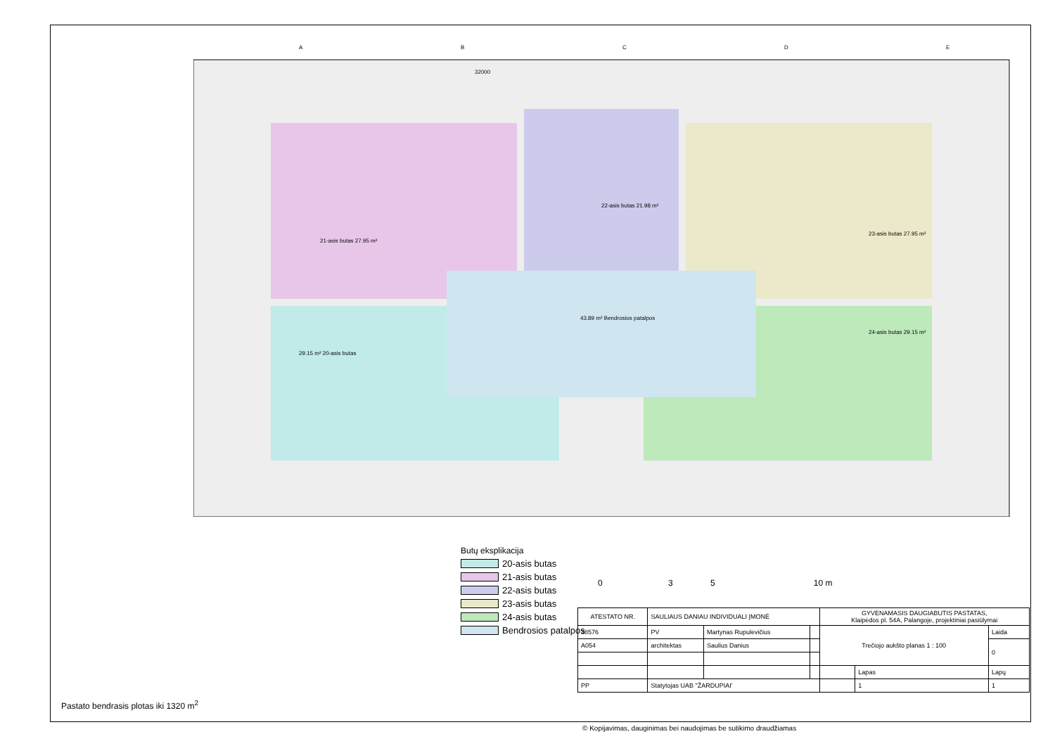32000
A
B
C
D
E
21-asis butas 27.95 m²
22-asis butas 21.98 m²
23-asis butas 27.95 m²
29.15 m² 20-asis butas
24-asis butas 29.15 m²
43.89 m² Bendrosios patalpos
Butų eksplikacija
20-asis butas
21-asis butas
22-asis butas
23-asis butas
24-asis butas
Bendrosios patalpos
0 3 5 10 m
| ATESTATO NR. | SAULIAUS DANIAU INDIVIDUALI ĮMONĖ | | | GYVENAMASIS DAUGIABUTIS PASTATAS, Klaipėdos pl. 54A, Palangoje, projektiniai pasiūlymai | | |
| 38576 | PV | Martynas Rupulevičius | | Trečiojo aukšto planas 1 : 100 | | Laida |
| A054 | architektas | Saulius Danius | | | | 0 |
| | | | | | Lapas | Lapų |
| PP | Statytojas UAB "ŽARDUPIAI' | | | | 1 | 1 |
Pastato bendrasis plotas iki 1320 m<sup>2</sup>
© Kopijavimas, dauginimas bei naudojimas be sutikimo draudžiamas